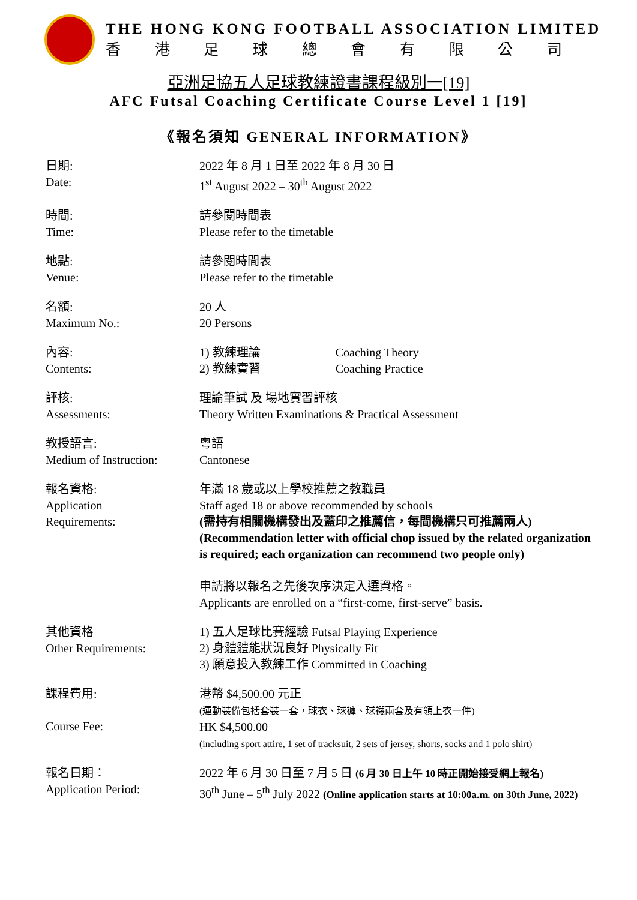THE HONG KONG FOOTBALL ASSOCIATION LIMITED
香港足球總會有限公司
亞洲足協五人足球教練證書課程級別一[19]
AFC Futsal Coaching Certificate Course Level 1 [19]
《報名須知 GENERAL INFORMATION》
日期:
Date:
2022 年 8 月 1 日至 2022 年 8 月 30 日
1<sup>st</sup> August 2022 – 30<sup>th</sup> August 2022
時間:
Time:
請參閱時間表
Please refer to the timetable
地點:
Venue:
請參閱時間表
Please refer to the timetable
名額:
Maximum No.:
20 人
20 Persons
內容:
Contents:
1) 教練理論 Coaching Theory
2) 教練實習 Coaching Practice
評核:
Assessments:
理論筆試 及 場地實習評核
Theory Written Examinations & Practical Assessment
教授語言:
Medium of Instruction:
粵語
Cantonese
報名資格:
Application
Requirements:
年滿 18 歲或以上學校推薦之教職員
Staff aged 18 or above recommended by schools
(需持有相關機構發出及蓋印之推薦信，每間機構只可推薦兩人)
(Recommendation letter with official chop issued by the related organization is required; each organization can recommend two people only)
申請將以報名之先後次序決定入選資格。
Applicants are enrolled on a “first-come, first-serve” basis.
其他資格
Other Requirements:
1) 五人足球比賽經驗 Futsal Playing Experience
2) 身體體能狀況良好 Physically Fit
3) 願意投入教練工作 Committed in Coaching
課程費用:
Course Fee:
港幣 $4,500.00 元正
(運動裝備包括套裝一套，球衣、球褲、球襪兩套及有領上衣一件)
HK $4,500.00
(including sport attire, 1 set of tracksuit, 2 sets of jersey, shorts, socks and 1 polo shirt)
報名日期：
Application Period:
2022 年 6 月 30 日至 7 月 5 日 (6 月 30 日上午 10 時正開始接受網上報名)
30<sup>th</sup> June – 5<sup>th</sup> July 2022 (Online application starts at 10:00a.m. on 30th June, 2022)